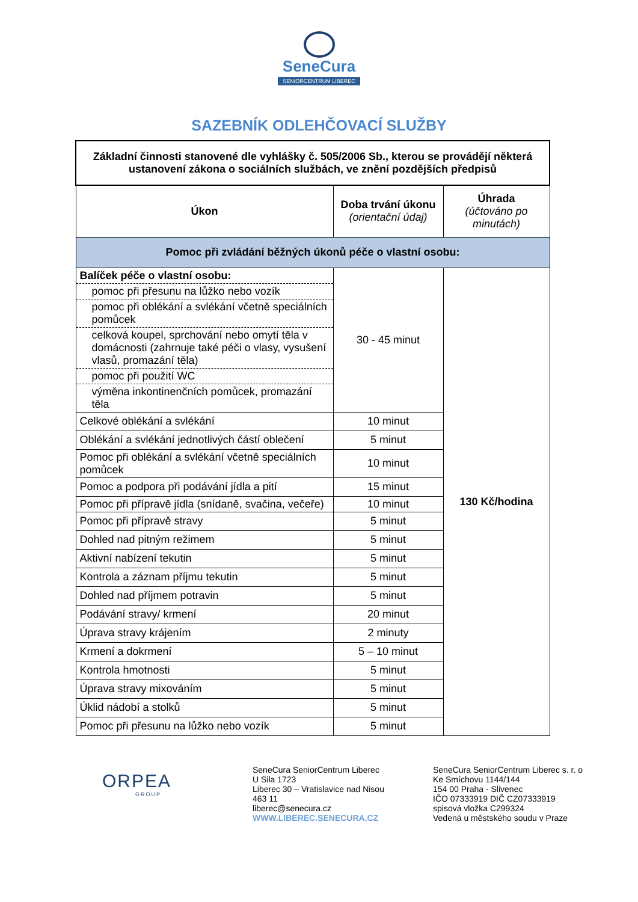SeneCura
SENIORCENTRUM LIBEREC
SAZEBNÍK ODLEHČOVACÍ SLUŽBY
| Základní činnosti stanovené dle vyhlášky č. 505/2006 Sb., kterou se provádějí některá ustanovení zákona o sociálních službách, ve znění pozdějších předpisů | | |
| --- | --- | --- |
| Úkon | Doba trvání úkonu (orientační údaj) | Úhrada (účtováno po minutách) |
| Pomoc při zvládání běžných úkonů péče o vlastní osobu: | | |
| Balíček péče o vlastní osobu: | 30 - 45 minut | 130 Kč/hodina |
| pomoc při přesunu na lůžko nebo vozík | | |
| pomoc při oblékání a svlékání včetně speciálních pomůcek | | |
| celková koupel, sprchování nebo omytí těla v domácnosti (zahrnuje také péči o vlasy, vysušení vlasů, promazání těla) | | |
| pomoc při použití WC | | |
| výměna inkontinenčních pomůcek, promazání těla | | |
| Celkové oblékání a svlékání | 10 minut | |
| Oblékání a svlékání jednotlivých částí oblečení | 5 minut | |
| Pomoc při oblékání a svlékání včetně speciálních pomůcek | 10 minut | |
| Pomoc a podpora při podávání jídla a pití | 15 minut | |
| Pomoc při přípravě jídla (snídaně, svačina, večeře) | 10 minut | |
| Pomoc při přípravě stravy | 5 minut | |
| Dohled nad pitným režimem | 5 minut | |
| Aktivní nabízení tekutin | 5 minut | |
| Kontrola a záznam příjmu tekutin | 5 minut | |
| Dohled nad příjmem potravin | 5 minut | |
| Podávání stravy/ krmení | 20 minut | |
| Úprava stravy krájením | 2 minuty | |
| Krmení a dokrmení | 5 – 10 minut | |
| Kontrola hmotnosti | 5 minut | |
| Úprava stravy mixováním | 5 minut | |
| Úklid nádobí a stolků | 5 minut | |
| Pomoc při přesunu na lůžko nebo vozík | 5 minut | |
ORPEA
GROUP
SeneCura SeniorCentrum Liberec
U Sila 1723
Liberec 30 – Vratislavice nad Nisou
463 11
liberec@senecura.cz
WWW.LIBEREC.SENECURA.CZ
SeneCura SeniorCentrum Liberec s. r. o
Ke Smíchovu 1144/144
154 00 Praha - Slivenec
IČO 07333919 DIČ CZ07333919
spisová vložka C299324
Vedená u městského soudu v Praze